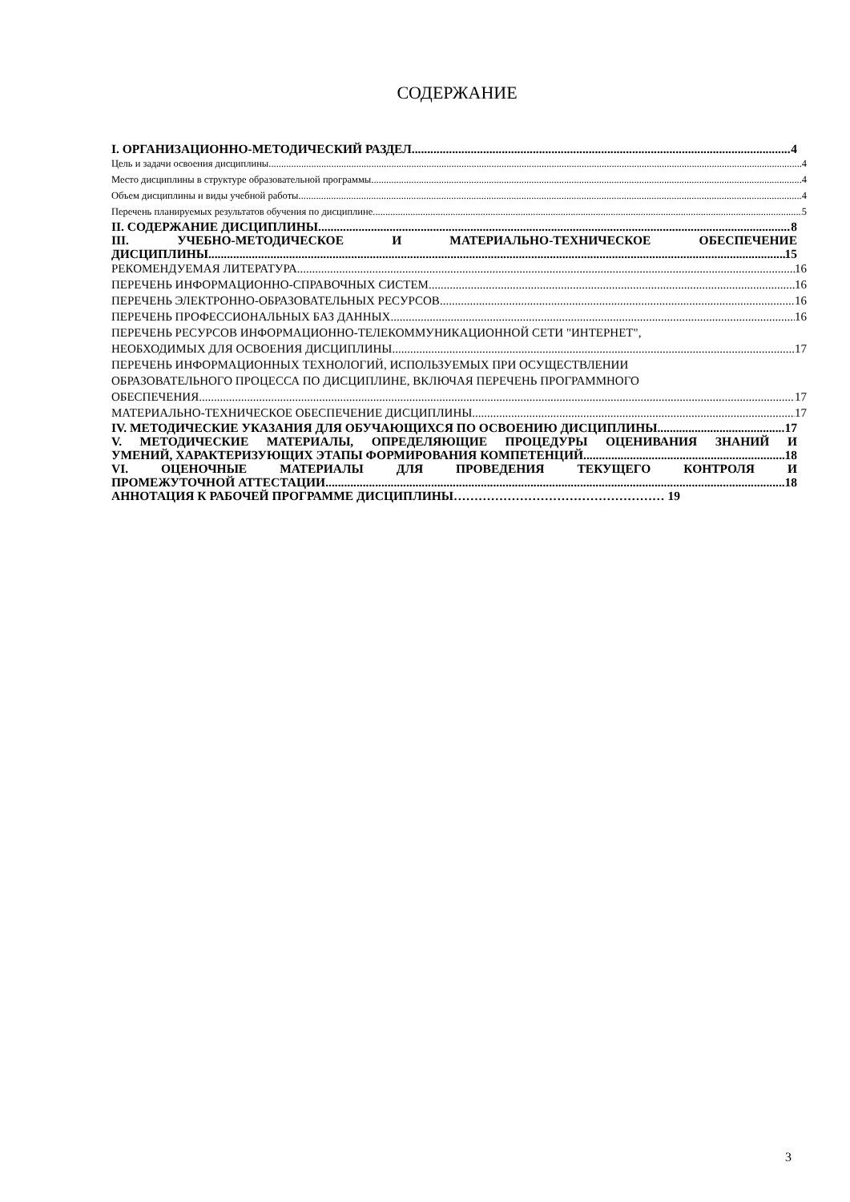СОДЕРЖАНИЕ
I. ОРГАНИЗАЦИОННО-МЕТОДИЧЕСКИЙ РАЗДЕЛ 4
Цель и задачи освоения дисциплины 4
Место дисциплины в структуре образовательной программы 4
Объем дисциплины и виды учебной работы 4
Перечень планируемых результатов обучения по дисциплине 5
II. СОДЕРЖАНИЕ ДИСЦИПЛИНЫ 8
III. УЧЕБНО-МЕТОДИЧЕСКОЕ И МАТЕРИАЛЬНО-ТЕХНИЧЕСКОЕ ОБЕСПЕЧЕНИЕ
ДИСЦИПЛИНЫ 15
РЕКОМЕНДУЕМАЯ ЛИТЕРАТУРА 16
ПЕРЕЧЕНЬ ИНФОРМАЦИОННО-СПРАВОЧНЫХ СИСТЕМ 16
ПЕРЕЧЕНЬ ЭЛЕКТРОННО-ОБРАЗОВАТЕЛЬНЫХ РЕСУРСОВ 16
ПЕРЕЧЕНЬ ПРОФЕССИОНАЛЬНЫХ БАЗ ДАННЫХ 16
ПЕРЕЧЕНЬ РЕСУРСОВ ИНФОРМАЦИОННО-ТЕЛЕКОММУНИКАЦИОННОЙ СЕТИ "ИНТЕРНЕТ",
НЕОБХОДИМЫХ ДЛЯ ОСВОЕНИЯ ДИСЦИПЛИНЫ 17
ПЕРЕЧЕНЬ ИНФОРМАЦИОННЫХ ТЕХНОЛОГИЙ, ИСПОЛЬЗУЕМЫХ ПРИ ОСУЩЕСТВЛЕНИИ
ОБРАЗОВАТЕЛЬНОГО ПРОЦЕССА ПО ДИСЦИПЛИНЕ, ВКЛЮЧАЯ ПЕРЕЧЕНЬ ПРОГРАММНОГО
ОБЕСПЕЧЕНИЯ 17
МАТЕРИАЛЬНО-ТЕХНИЧЕСКОЕ ОБЕСПЕЧЕНИЕ ДИСЦИПЛИНЫ 17
IV. МЕТОДИЧЕСКИЕ УКАЗАНИЯ ДЛЯ ОБУЧАЮЩИХСЯ ПО ОСВОЕНИЮ ДИСЦИПЛИНЫ 17
V. МЕТОДИЧЕСКИЕ МАТЕРИАЛЫ, ОПРЕДЕЛЯЮЩИЕ ПРОЦЕДУРЫ ОЦЕНИВАНИЯ ЗНАНИЙ И
УМЕНИЙ, ХАРАКТЕРИЗУЮЩИХ ЭТАПЫ ФОРМИРОВАНИЯ КОМПЕТЕНЦИЙ 18
VI. ОЦЕНОЧНЫЕ МАТЕРИАЛЫ ДЛЯ ПРОВЕДЕНИЯ ТЕКУЩЕГО КОНТРОЛЯ И
ПРОМЕЖУТОЧНОЙ АТТЕСТАЦИИ 18
АННОТАЦИЯ К РАБОЧЕЙ ПРОГРАММЕ ДИСЦИПЛИНЫ…………………………………………… 19
3